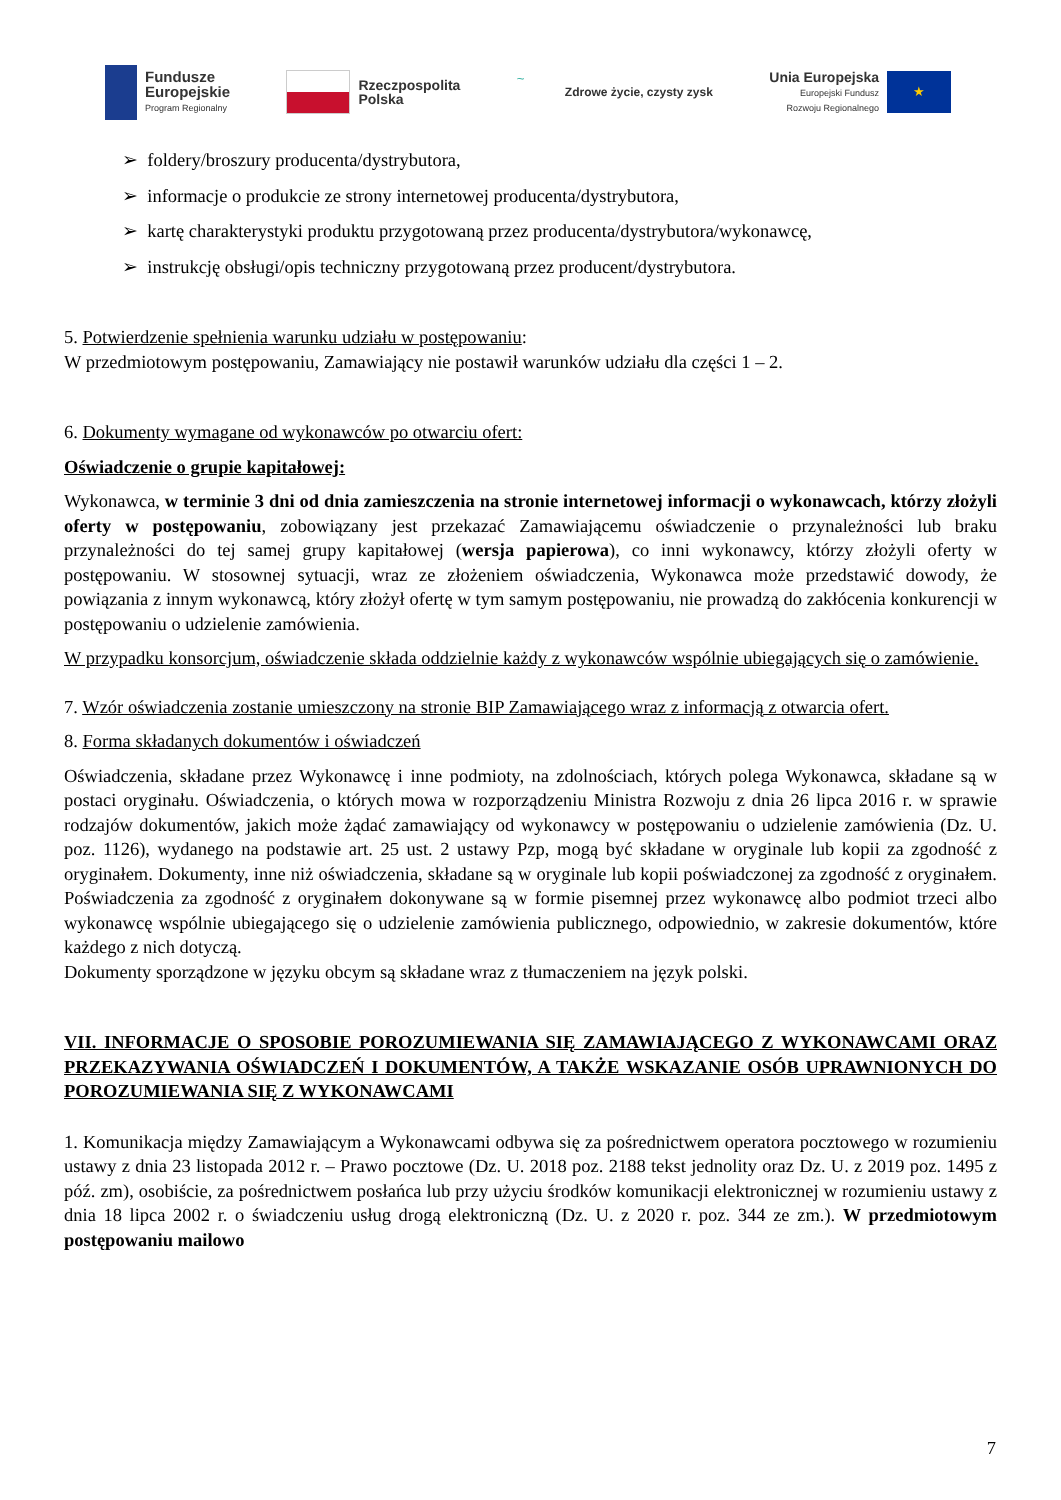Fundusze
Europejskie
Program Regionalny
Rzeczpospolita
Polska
~
Zdrowe życie, czysty zysk
Unia Europejska
Europejski Fundusz
Rozwoju Regionalnego
★
➢ foldery/broszury producenta/dystrybutora,
➢ informacje o produkcie ze strony internetowej producenta/dystrybutora,
➢ kartę charakterystyki produktu przygotowaną przez producenta/dystrybutora/wykonawcę,
➢ instrukcję obsługi/opis techniczny przygotowaną przez producent/dystrybutora.
5. Potwierdzenie spełnienia warunku udziału w postępowaniu:
W przedmiotowym postępowaniu, Zamawiający nie postawił warunków udziału dla części 1 – 2.
6. Dokumenty wymagane od wykonawców po otwarciu ofert:
Oświadczenie o grupie kapitałowej:
Wykonawca, w terminie 3 dni od dnia zamieszczenia na stronie internetowej informacji o wykonawcach, którzy złożyli oferty w postępowaniu, zobowiązany jest przekazać Zamawiającemu oświadczenie o przynależności lub braku przynależności do tej samej grupy kapitałowej (wersja papierowa), co inni wykonawcy, którzy złożyli oferty w postępowaniu. W stosownej sytuacji, wraz ze złożeniem oświadczenia, Wykonawca może przedstawić dowody, że powiązania z innym wykonawcą, który złożył ofertę w tym samym postępowaniu, nie prowadzą do zakłócenia konkurencji w postępowaniu o udzielenie zamówienia.
W przypadku konsorcjum, oświadczenie składa oddzielnie każdy z wykonawców wspólnie ubiegających się o zamówienie.
7. Wzór oświadczenia zostanie umieszczony na stronie BIP Zamawiającego wraz z informacją z otwarcia ofert.
8. Forma składanych dokumentów i oświadczeń
Oświadczenia, składane przez Wykonawcę i inne podmioty, na zdolnościach, których polega Wykonawca, składane są w postaci oryginału. Oświadczenia, o których mowa w rozporządzeniu Ministra Rozwoju z dnia 26 lipca 2016 r. w sprawie rodzajów dokumentów, jakich może żądać zamawiający od wykonawcy w postępowaniu o udzielenie zamówienia (Dz. U. poz. 1126), wydanego na podstawie art. 25 ust. 2 ustawy Pzp, mogą być składane w oryginale lub kopii za zgodność z oryginałem. Dokumenty, inne niż oświadczenia, składane są w oryginale lub kopii poświadczonej za zgodność z oryginałem. Poświadczenia za zgodność z oryginałem dokonywane są w formie pisemnej przez wykonawcę albo podmiot trzeci albo wykonawcę wspólnie ubiegającego się o udzielenie zamówienia publicznego, odpowiednio, w zakresie dokumentów, które każdego z nich dotyczą.
Dokumenty sporządzone w języku obcym są składane wraz z tłumaczeniem na język polski.
VII. INFORMACJE O SPOSOBIE POROZUMIEWANIA SIĘ ZAMAWIAJĄCEGO Z WYKONAWCAMI ORAZ PRZEKAZYWANIA OŚWIADCZEŃ I DOKUMENTÓW, A TAKŻE WSKAZANIE OSÓB UPRAWNIONYCH DO POROZUMIEWANIA SIĘ Z WYKONAWCAMI
1. Komunikacja między Zamawiającym a Wykonawcami odbywa się za pośrednictwem operatora pocztowego w rozumieniu ustawy z dnia 23 listopada 2012 r. – Prawo pocztowe (Dz. U. 2018 poz. 2188 tekst jednolity oraz Dz. U. z 2019 poz. 1495 z póź. zm), osobiście, za pośrednictwem posłańca lub przy użyciu środków komunikacji elektronicznej w rozumieniu ustawy z dnia 18 lipca 2002 r. o świadczeniu usług drogą elektroniczną (Dz. U. z 2020 r. poz. 344 ze zm.). W przedmiotowym postępowaniu mailowo
7